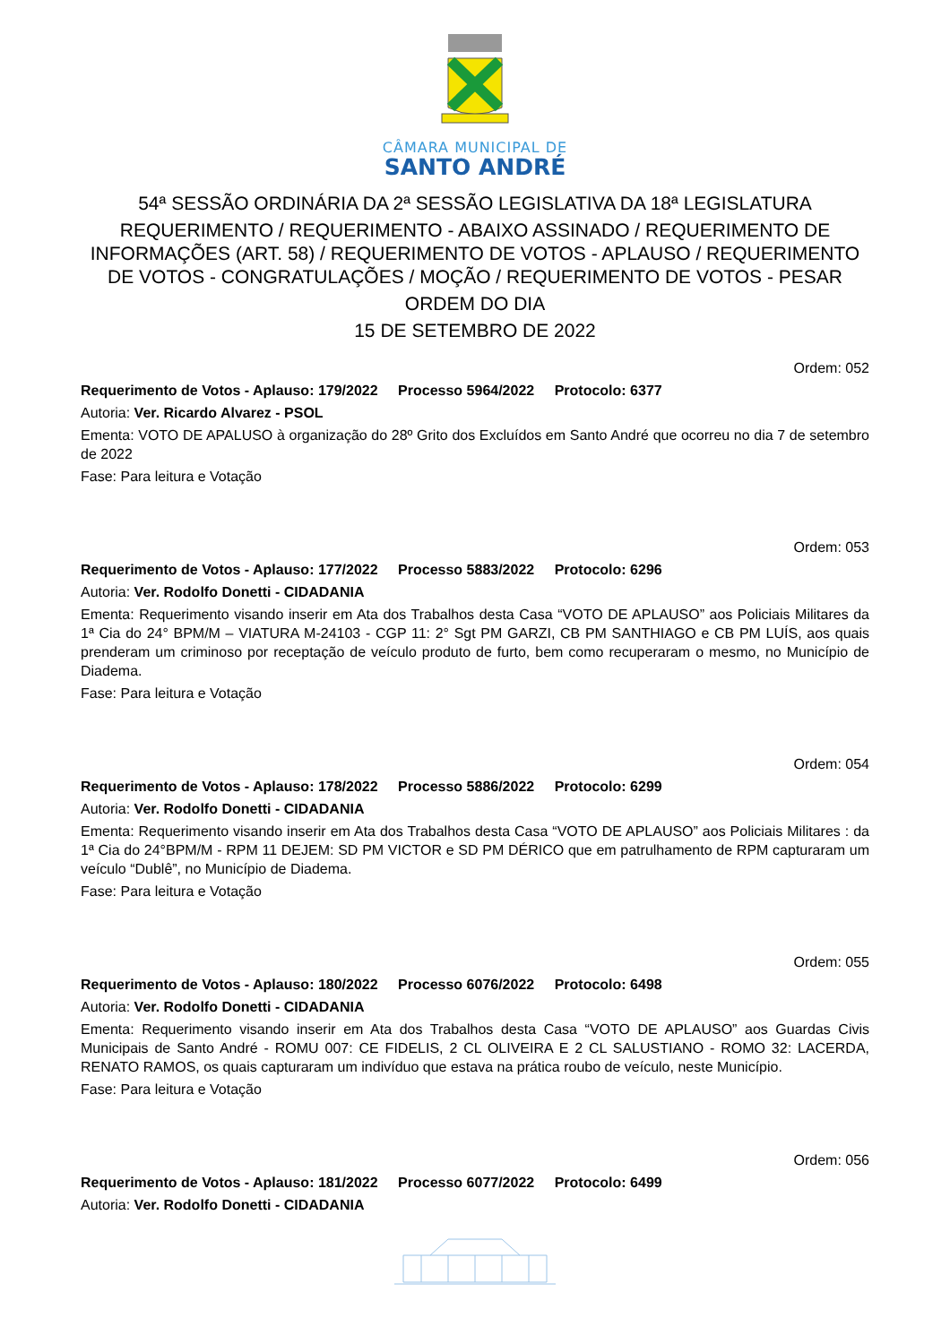CÂMARA MUNICIPAL DE
SANTO ANDRÉ
54ª SESSÃO ORDINÁRIA DA 2ª SESSÃO LEGISLATIVA DA 18ª LEGISLATURA
REQUERIMENTO / REQUERIMENTO - ABAIXO ASSINADO / REQUERIMENTO DE INFORMAÇÕES (ART. 58) / REQUERIMENTO DE VOTOS - APLAUSO / REQUERIMENTO DE VOTOS - CONGRATULAÇÕES / MOÇÃO / REQUERIMENTO DE VOTOS - PESAR
ORDEM DO DIA
15 DE SETEMBRO DE 2022
Ordem: 052
Requerimento de Votos - Aplauso: 179/2022 Processo 5964/2022 Protocolo: 6377
Autoria: Ver. Ricardo Alvarez - PSOL
Ementa: VOTO DE APALUSO à organização do 28º Grito dos Excluídos em Santo André que ocorreu no dia 7 de setembro de 2022
Fase: Para leitura e Votação
Ordem: 053
Requerimento de Votos - Aplauso: 177/2022 Processo 5883/2022 Protocolo: 6296
Autoria: Ver. Rodolfo Donetti - CIDADANIA
Ementa: Requerimento visando inserir em Ata dos Trabalhos desta Casa “VOTO DE APLAUSO” aos Policiais Militares da 1ª Cia do 24° BPM/M – VIATURA M-24103 - CGP 11: 2° Sgt PM GARZI, CB PM SANTHIAGO e CB PM LUÍS, aos quais prenderam um criminoso por receptação de veículo produto de furto, bem como recuperaram o mesmo, no Município de Diadema.
Fase: Para leitura e Votação
Ordem: 054
Requerimento de Votos - Aplauso: 178/2022 Processo 5886/2022 Protocolo: 6299
Autoria: Ver. Rodolfo Donetti - CIDADANIA
Ementa: Requerimento visando inserir em Ata dos Trabalhos desta Casa “VOTO DE APLAUSO” aos Policiais Militares : da 1ª Cia do 24°BPM/M - RPM 11 DEJEM: SD PM VICTOR e SD PM DÉRICO que em patrulhamento de RPM capturaram um veículo “Dublê”, no Município de Diadema.
Fase: Para leitura e Votação
Ordem: 055
Requerimento de Votos - Aplauso: 180/2022 Processo 6076/2022 Protocolo: 6498
Autoria: Ver. Rodolfo Donetti - CIDADANIA
Ementa: Requerimento visando inserir em Ata dos Trabalhos desta Casa “VOTO DE APLAUSO” aos Guardas Civis Municipais de Santo André - ROMU 007: CE FIDELIS, 2 CL OLIVEIRA E 2 CL SALUSTIANO - ROMO 32: LACERDA, RENATO RAMOS, os quais capturaram um indivíduo que estava na prática roubo de veículo, neste Município.
Fase: Para leitura e Votação
Ordem: 056
Requerimento de Votos - Aplauso: 181/2022 Processo 6077/2022 Protocolo: 6499
Autoria: Ver. Rodolfo Donetti - CIDADANIA